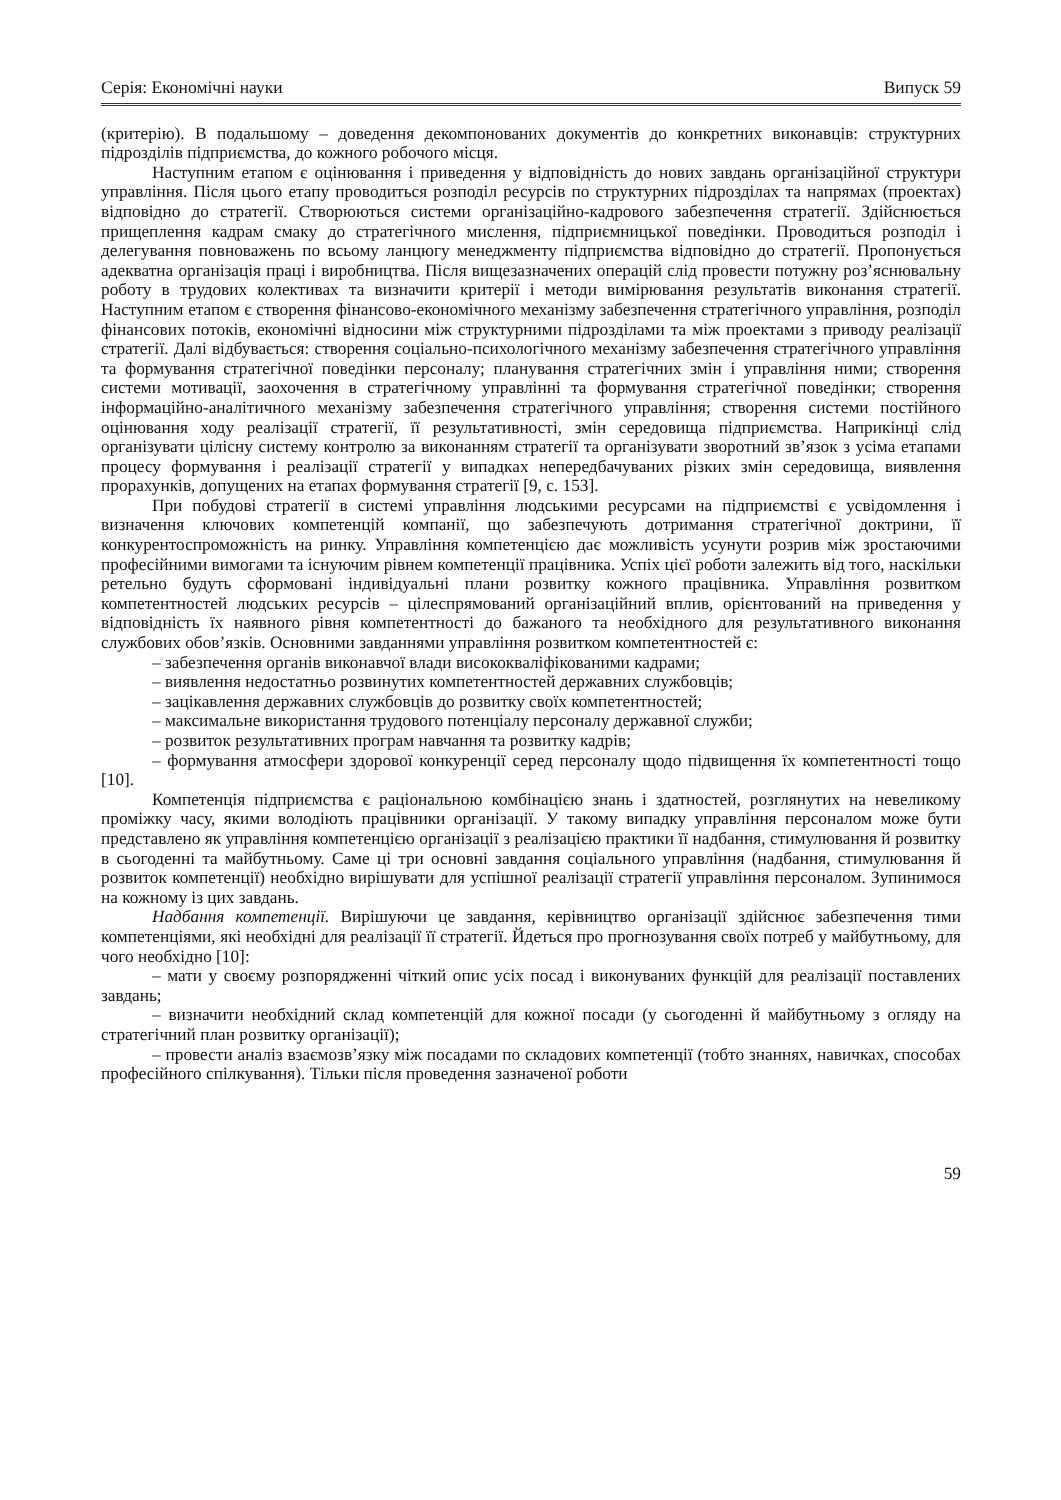Серія: Економічні науки Випуск 59
(критерію). В подальшому – доведення декомпонованих документів до конкретних виконавців: структурних підрозділів підприємства, до кожного робочого місця.
Наступним етапом є оцінювання і приведення у відповідність до нових завдань організаційної структури управління. Після цього етапу проводиться розподіл ресурсів по структурних підрозділах та напрямах (проектах) відповідно до стратегії. Створюються системи організаційно-кадрового забезпечення стратегії. Здійснюється прищеплення кадрам смаку до стратегічного мислення, підприємницької поведінки. Проводиться розподіл і делегування повноважень по всьому ланцюгу менеджменту підприємства відповідно до стратегії. Пропонується адекватна організація праці і виробництва. Після вищезазначених операцій слід провести потужну роз’яснювальну роботу в трудових колективах та визначити критерії і методи вимірювання результатів виконання стратегії. Наступним етапом є створення фінансово-економічного механізму забезпечення стратегічного управління, розподіл фінансових потоків, економічні відносини між структурними підрозділами та між проектами з приводу реалізації стратегії. Далі відбувається: створення соціально-психологічного механізму забезпечення стратегічного управління та формування стратегічної поведінки персоналу; планування стратегічних змін і управління ними; створення системи мотивації, заохочення в стратегічному управлінні та формування стратегічної поведінки; створення інформаційно-аналітичного механізму забезпечення стратегічного управління; створення системи постійного оцінювання ходу реалізації стратегії, її результативності, змін середовища підприємства. Наприкінці слід організувати цілісну систему контролю за виконанням стратегії та організувати зворотний зв’язок з усіма етапами процесу формування і реалізації стратегії у випадках непередбачуваних різких змін середовища, виявлення прорахунків, допущених на етапах формування стратегії [9, с. 153].
При побудові стратегії в системі управління людськими ресурсами на підприємстві є усвідомлення і визначення ключових компетенцій компанії, що забезпечують дотримання стратегічної доктрини, її конкурентоспроможність на ринку. Управління компетенцією дає можливість усунути розрив між зростаючими професійними вимогами та існуючим рівнем компетенції працівника. Успіх цієї роботи залежить від того, наскільки ретельно будуть сформовані індивідуальні плани розвитку кожного працівника. Управління розвитком компетентностей людських ресурсів – цілеспрямований організаційний вплив, орієнтований на приведення у відповідність їх наявного рівня компетентності до бажаного та необхідного для результативного виконання службових обов’язків. Основними завданнями управління розвитком компетентностей є:
– забезпечення органів виконавчої влади висококваліфікованими кадрами;
– виявлення недостатньо розвинутих компетентностей державних службовців;
– зацікавлення державних службовців до розвитку своїх компетентностей;
– максимальне використання трудового потенціалу персоналу державної служби;
– розвиток результативних програм навчання та розвитку кадрів;
– формування атмосфери здорової конкуренції серед персоналу щодо підвищення їх компетентності тощо [10].
Компетенція підприємства є раціональною комбінацією знань і здатностей, розглянутих на невеликому проміжку часу, якими володіють працівники організації. У такому випадку управління персоналом може бути представлено як управління компетенцією організації з реалізацією практики її надбання, стимулювання й розвитку в сьогоденні та майбутньому. Саме ці три основні завдання соціального управління (надбання, стимулювання й розвиток компетенції) необхідно вирішувати для успішної реалізації стратегії управління персоналом. Зупинимося на кожному із цих завдань.
Надбання компетенції. Вирішуючи це завдання, керівництво організації здійснює забезпечення тими компетенціями, які необхідні для реалізації її стратегії. Йдеться про прогнозування своїх потреб у майбутньому, для чого необхідно [10]:
– мати у своєму розпорядженні чіткий опис усіх посад і виконуваних функцій для реалізації поставлених завдань;
– визначити необхідний склад компетенцій для кожної посади (у сьогоденні й майбутньому з огляду на стратегічний план розвитку організації);
– провести аналіз взаємозв’язку між посадами по складових компетенції (тобто знаннях, навичках, способах професійного спілкування). Тільки після проведення зазначеної роботи
59